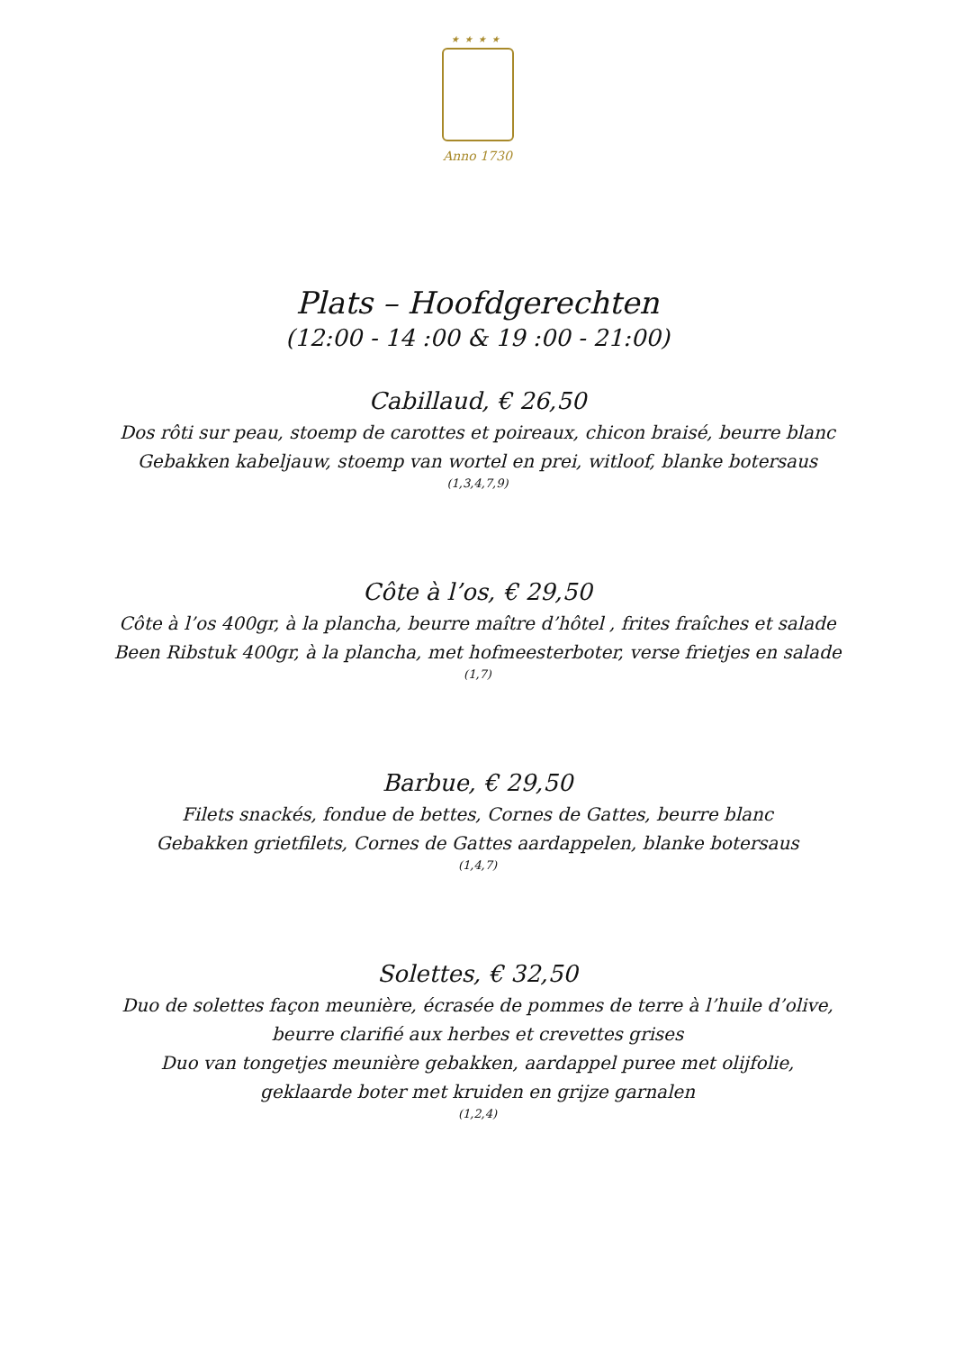★★★★
Anno 1730
Plats – Hoofdgerechten
(12:00 - 14 :00 & 19 :00 - 21:00)
Cabillaud, € 26,50
Dos rôti sur peau, stoemp de carottes et poireaux, chicon braisé, beurre blanc
Gebakken kabeljauw, stoemp van wortel en prei, witloof, blanke botersaus
(1,3,4,7,9)
Côte à l’os, € 29,50
Côte à l’os 400gr, à la plancha, beurre maître d’hôtel , frites fraîches et salade
Been Ribstuk 400gr, à la plancha, met hofmeesterboter, verse frietjes en salade
(1,7)
Barbue, € 29,50
Filets snackés, fondue de bettes, Cornes de Gattes, beurre blanc
Gebakken grietfilets, Cornes de Gattes aardappelen, blanke botersaus
(1,4,7)
Solettes, € 32,50
Duo de solettes façon meunière, écrasée de pommes de terre à l’huile d’olive,
beurre clarifié aux herbes et crevettes grises
Duo van tongetjes meunière gebakken, aardappel puree met olijfolie,
geklaarde boter met kruiden en grijze garnalen
(1,2,4)